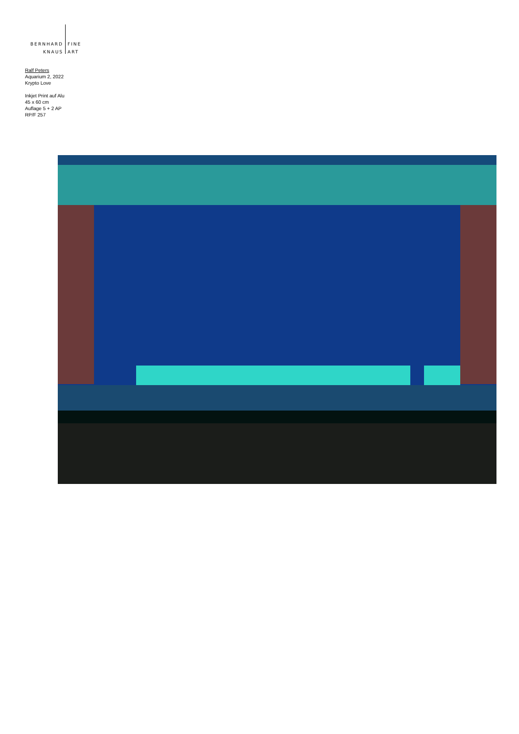BERNHARD
KNAUS
FINE
ART
Ralf Peters
Aquarium 2, 2022
Krypto Love
Inkjet Print auf Alu
45 x 60 cm
Auflage 5 + 2 AP
RP/F 257